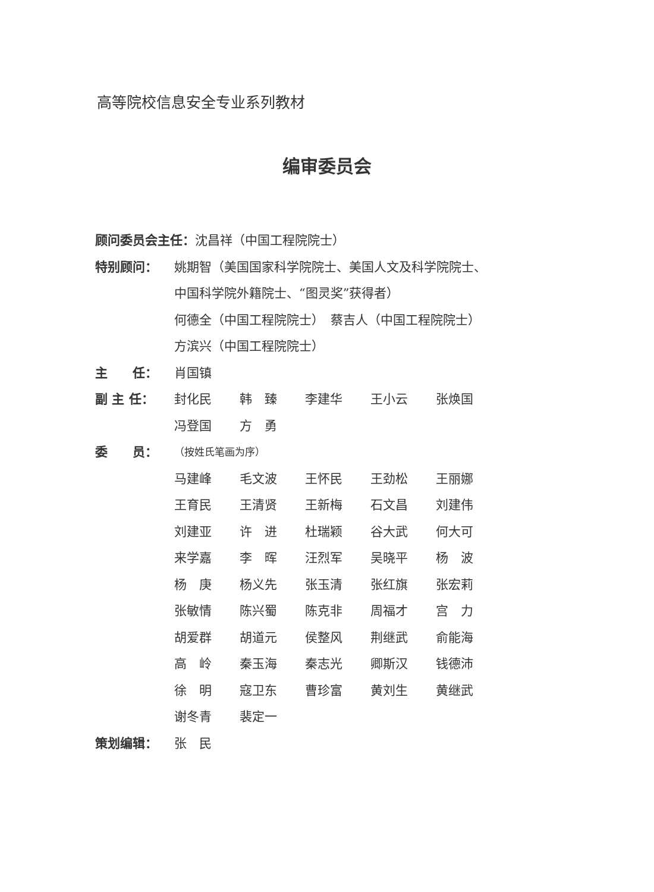高等院校信息安全专业系列教材
编审委员会
顾问委员会主任： 沈昌祥（中国工程院院士）
特别顾问： 姚期智（美国国家科学院院士、美国人文及科学院院士、
中国科学院外籍院士、“图灵奖”获得者）
何德全（中国工程院院士）　蔡吉人（中国工程院院士）
方滨兴（中国工程院院士）
主　　任： 肖国镇
副 主 任： 封化民 韩　臻 李建华 王小云 张焕国 冯登国 方　勇
委　　员：
（按姓氏笔画为序）
马建峰 毛文波 王怀民 王劲松 王丽娜 王育民 王清贤 王新梅 石文昌 刘建伟 刘建亚 许　进 杜瑞颖 谷大武 何大可 来学嘉 李　晖 汪烈军 吴晓平 杨　波 杨　庚 杨义先 张玉清 张红旗 张宏莉 张敏情 陈兴蜀 陈克非 周福才 宫　力 胡爱群 胡道元 侯整风 荆继武 俞能海 高　岭 秦玉海 秦志光 卿斯汉 钱德沛 徐　明 寇卫东 曹珍富 黄刘生 黄继武 谢冬青 裴定一
策划编辑： 张　民